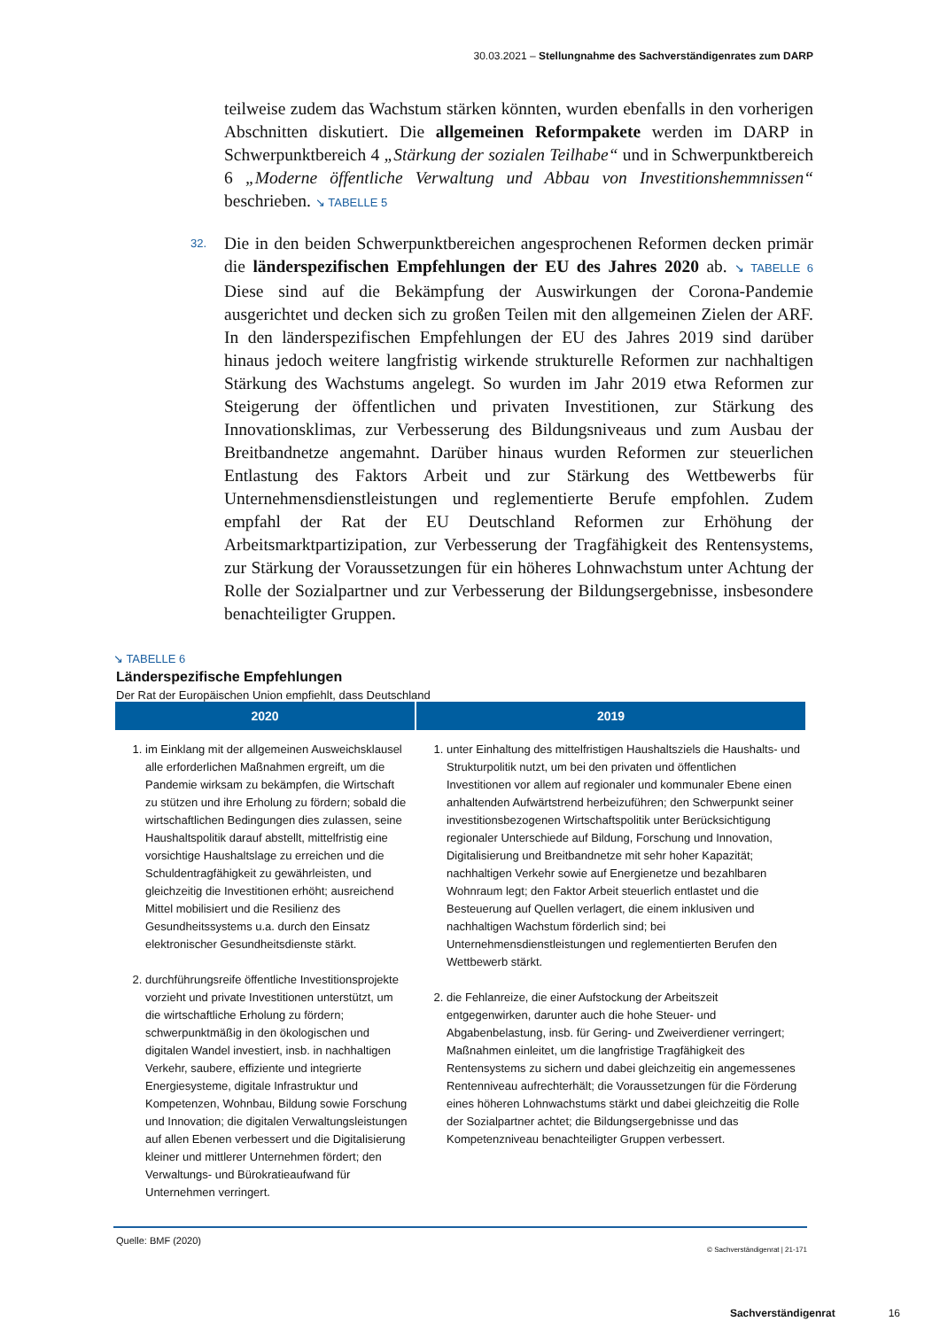30.03.2021 – Stellungnahme des Sachverständigenrates zum DARP
teilweise zudem das Wachstum stärken könnten, wurden ebenfalls in den vorherigen Abschnitten diskutiert. Die allgemeinen Reformpakete werden im DARP in Schwerpunktbereich 4 „Stärkung der sozialen Teilhabe“ und in Schwerpunktbereich 6 „Moderne öffentliche Verwaltung und Abbau von Investitionshemmnissen“ beschrieben. ↘ TABELLE 5
32. Die in den beiden Schwerpunktbereichen angesprochenen Reformen decken primär die länderspezifischen Empfehlungen der EU des Jahres 2020 ab. ↘ TABELLE 6 Diese sind auf die Bekämpfung der Auswirkungen der Corona-Pandemie ausgerichtet und decken sich zu großen Teilen mit den allgemeinen Zielen der ARF. In den länderspezifischen Empfehlungen der EU des Jahres 2019 sind darüber hinaus jedoch weitere langfristig wirkende strukturelle Reformen zur nachhaltigen Stärkung des Wachstums angelegt. So wurden im Jahr 2019 etwa Reformen zur Steigerung der öffentlichen und privaten Investitionen, zur Stärkung des Innovationsklimas, zur Verbesserung des Bildungsniveaus und zum Ausbau der Breitbandnetze angemahnt. Darüber hinaus wurden Reformen zur steuerlichen Entlastung des Faktors Arbeit und zur Stärkung des Wettbewerbs für Unternehmensdienstleistungen und reglementierte Berufe empfohlen. Zudem empfahl der Rat der EU Deutschland Reformen zur Erhöhung der Arbeitsmarktpartizipation, zur Verbesserung der Tragfähigkeit des Rentensystems, zur Stärkung der Voraussetzungen für ein höheres Lohnwachstum unter Achtung der Rolle der Sozialpartner und zur Verbesserung der Bildungsergebnisse, insbesondere benachteiligter Gruppen.
↘ TABELLE 6
Länderspezifische Empfehlungen
Der Rat der Europäischen Union empfiehlt, dass Deutschland
| 2020 | 2019 |
| --- | --- |
| 1. im Einklang mit der allgemeinen Ausweichsklausel alle erforderlichen Maßnahmen ergreift, um die Pandemie wirksam zu bekämpfen, die Wirtschaft zu stützen und ihre Erholung zu fördern; sobald die wirtschaftlichen Bedingungen dies zulassen, seine Haushaltspolitik darauf abstellt, mittelfristig eine vorsichtige Haushaltslage zu erreichen und die Schuldentragfähigkeit zu gewährleisten, und gleichzeitig die Investitionen erhöht; ausreichend Mittel mobilisiert und die Resilienz des Gesundheitssystems u.a. durch den Einsatz elektronischer Gesundheitsdienste stärkt. 2. durchführungsreife öffentliche Investitionsprojekte vorzieht und private Investitionen unterstützt, um die wirtschaftliche Erholung zu fördern; schwerpunktmäßig in den ökologischen und digitalen Wandel investiert, insb. in nachhaltigen Verkehr, saubere, effiziente und integrierte Energiesysteme, digitale Infrastruktur und Kompetenzen, Wohnbau, Bildung sowie Forschung und Innovation; die digitalen Verwaltungsleistungen auf allen Ebenen verbessert und die Digitalisierung kleiner und mittlerer Unternehmen fördert; den Verwaltungs- und Bürokratieaufwand für Unternehmen verringert. | 1. unter Einhaltung des mittelfristigen Haushaltsziels die Haushalts- und Strukturpolitik nutzt, um bei den privaten und öffentlichen Investitionen vor allem auf regionaler und kommunaler Ebene einen anhaltenden Aufwärtstrend herbeizuführen; den Schwerpunkt seiner investitionsbezogenen Wirtschaftspolitik unter Berücksichtigung regionaler Unterschiede auf Bildung, Forschung und Innovation, Digitalisierung und Breitbandnetze mit sehr hoher Kapazität; nachhaltigen Verkehr sowie auf Energienetze und bezahlbaren Wohnraum legt; den Faktor Arbeit steuerlich entlastet und die Besteuerung auf Quellen verlagert, die einem inklusiven und nachhaltigen Wachstum förderlich sind; bei Unternehmensdienstleistungen und reglementierten Berufen den Wettbewerb stärkt. 2. die Fehlanreize, die einer Aufstockung der Arbeitszeit entgegenwirken, darunter auch die hohe Steuer- und Abgabenbelastung, insb. für Gering- und Zweiverdiener verringert; Maßnahmen einleitet, um die langfristige Tragfähigkeit des Rentensystems zu sichern und dabei gleichzeitig ein angemessenes Rentenniveau aufrechterhält; die Voraussetzungen für die Förderung eines höheren Lohnwachstums stärkt und dabei gleichzeitig die Rolle der Sozialpartner achtet; die Bildungsergebnisse und das Kompetenzniveau benachteiligter Gruppen verbessert. |
Quelle: BMF (2020)
© Sachverständigenrat | 21-171
Sachverständigenrat 16